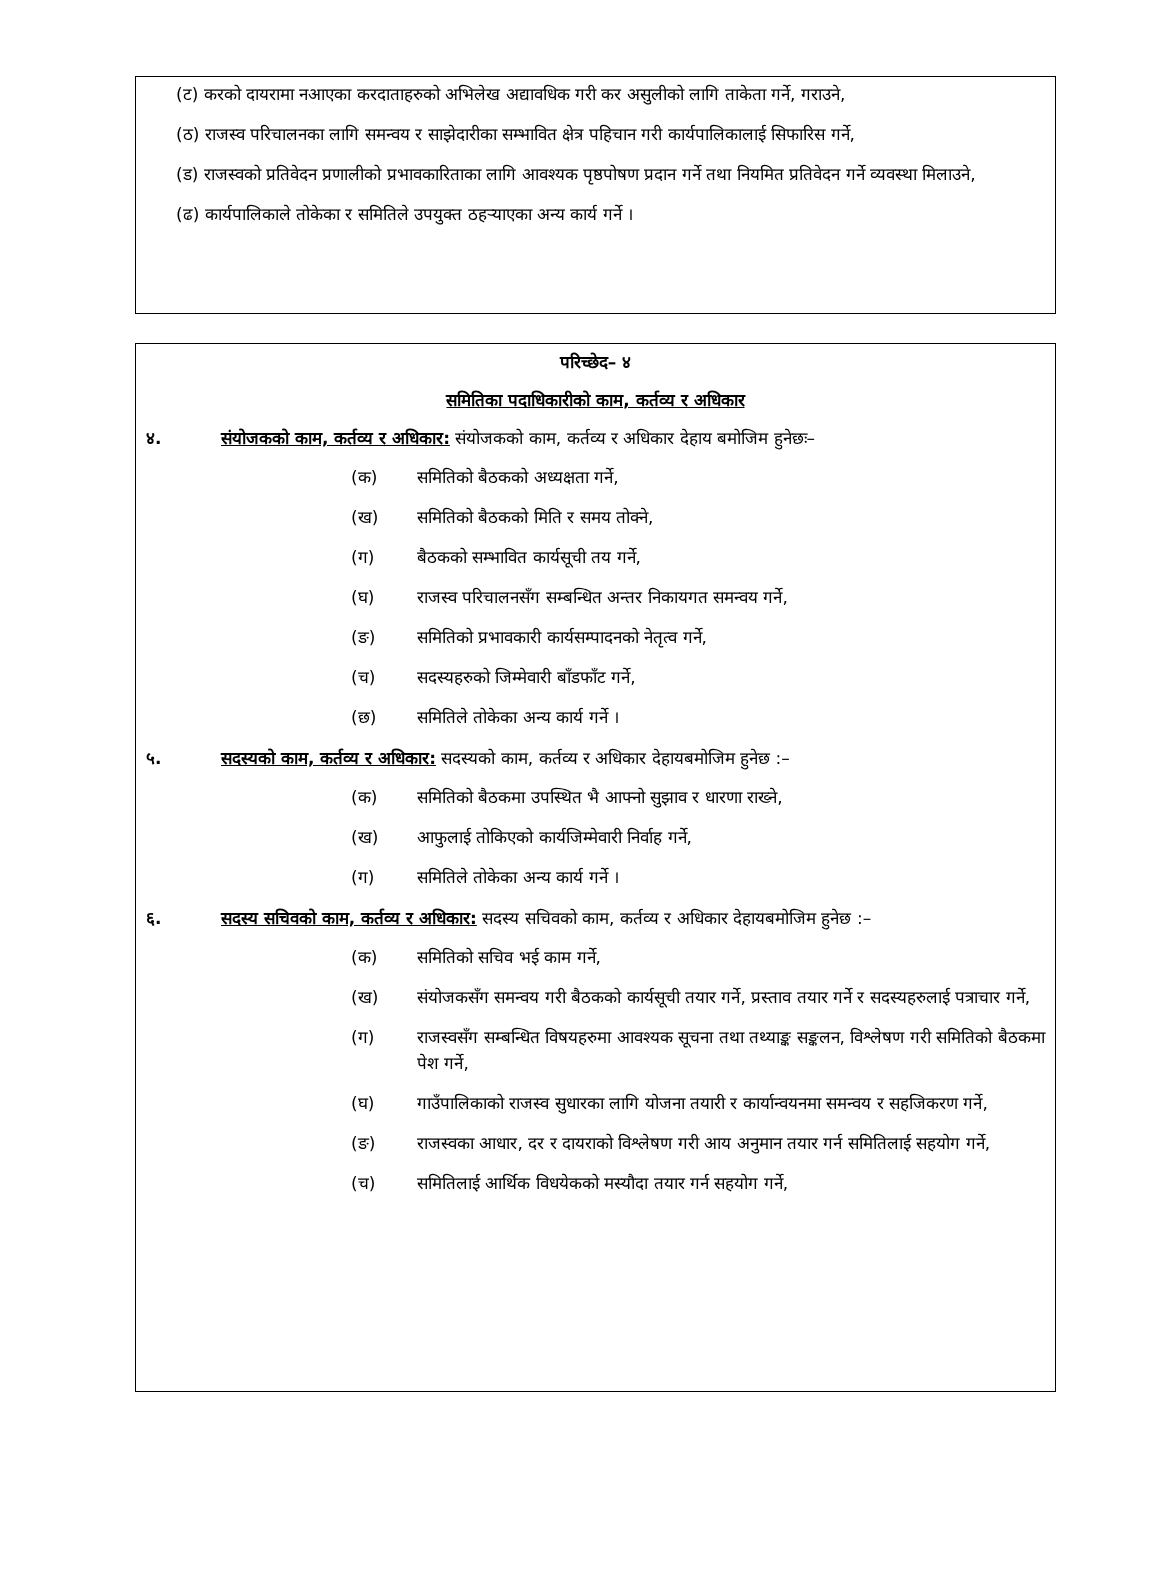(ट) करको दायरामा नआएका करदाताहरुको अभिलेख अद्यावधिक गरी कर असुलीको लागि ताकेता गर्ने, गराउने,
(ठ) राजस्व परिचालनका लागि समन्वय र साझेदारीका सम्भावित क्षेत्र पहिचान गरी कार्यपालिकालाई सिफारिस गर्ने,
(ड) राजस्वको प्रतिवेदन प्रणालीको प्रभावकारिताका लागि आवश्यक पृष्ठपोषण प्रदान गर्ने तथा नियमित प्रतिवेदन गर्ने व्यवस्था मिलाउने,
(ढ) कार्यपालिकाले तोकेका र समितिले उपयुक्त ठहऱ्याएका अन्य कार्य गर्ने ।
परिच्छेद– ४
समितिका पदाधिकारीको काम, कर्तव्य र अधिकार
४. संयोजकको काम, कर्तव्य र अधिकार: संयोजकको काम, कर्तव्य र अधिकार देहाय बमोजिम हुनेछः–
(क) समितिको बैठकको अध्यक्षता गर्ने,
(ख) समितिको बैठकको मिति र समय तोक्ने,
(ग) बैठकको सम्भावित कार्यसूची तय गर्ने,
(घ) राजस्व परिचालनसँग सम्बन्धित अन्तर निकायगत समन्वय गर्ने,
(ङ) समितिको प्रभावकारी कार्यसम्पादनको नेतृत्व गर्ने,
(च) सदस्यहरुको जिम्मेवारी बाँडफाँट गर्ने,
(छ) समितिले तोकेका अन्य कार्य गर्ने ।
५. सदस्यको काम, कर्तव्य र अधिकार: सदस्यको काम, कर्तव्य र अधिकार देहायबमोजिम हुनेछ :–
(क) समितिको बैठकमा उपस्थित भै आफ्नो सुझाव र धारणा राख्ने,
(ख) आफुलाई तोकिएको कार्यजिम्मेवारी निर्वाह गर्ने,
(ग) समितिले तोकेका अन्य कार्य गर्ने ।
६. सदस्य सचिवको काम, कर्तव्य र अधिकार: सदस्य सचिवको काम, कर्तव्य र अधिकार देहायबमोजिम हुनेछ :–
(क) समितिको सचिव भई काम गर्ने,
(ख) संयोजकसँग समन्वय गरी बैठकको कार्यसूची तयार गर्ने, प्रस्ताव तयार गर्ने र सदस्यहरुलाई पत्राचार गर्ने,
(ग) राजस्वसँग सम्बन्धित विषयहरुमा आवश्यक सूचना तथा तथ्याङ्क सङ्कलन, विश्लेषण गरी समितिको बैठकमा पेश गर्ने,
(घ) गाउँपालिकाको राजस्व सुधारका लागि योजना तयारी र कार्यान्वयनमा समन्वय र सहजिकरण गर्ने,
(ङ) राजस्वका आधार, दर र दायराको विश्लेषण गरी आय अनुमान तयार गर्न समितिलाई सहयोग गर्ने,
(च) समितिलाई आर्थिक विधयेकको मस्यौदा तयार गर्न सहयोग गर्ने,